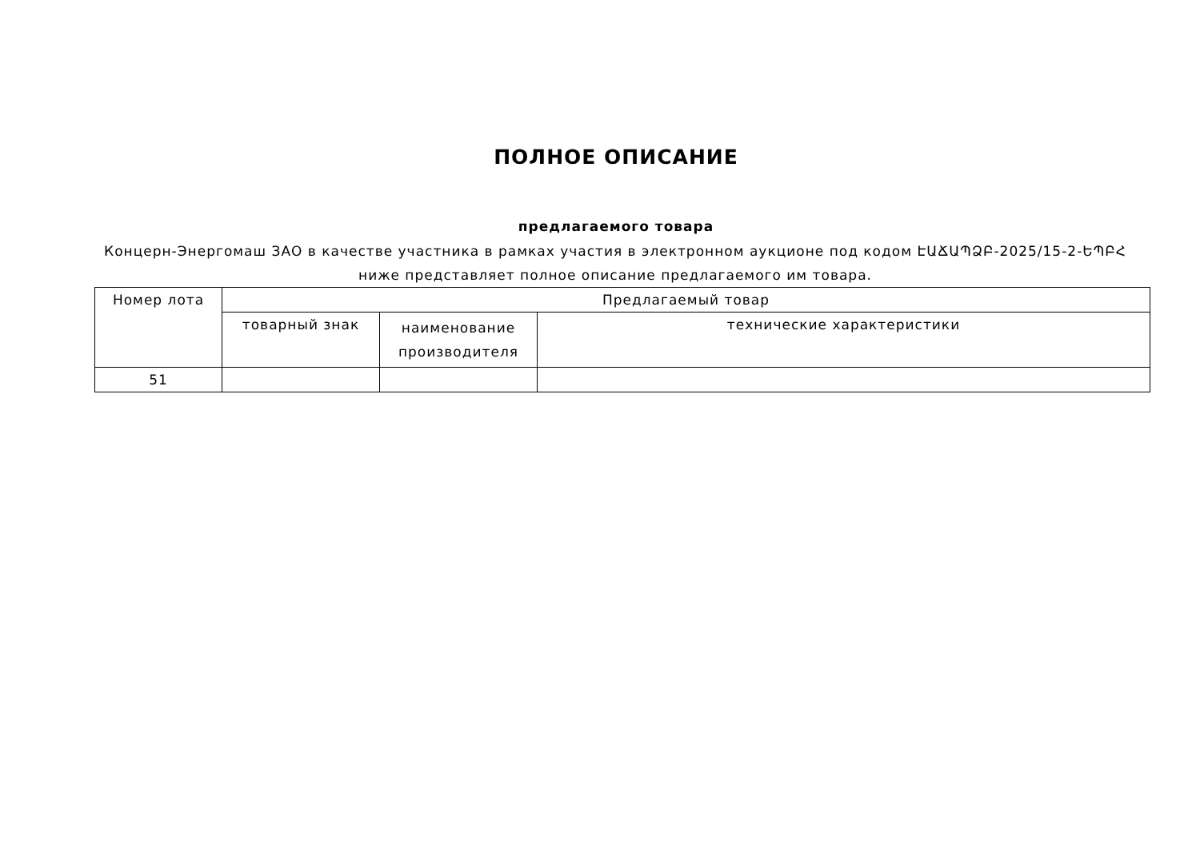ПОЛНОЕ ОПИСАНИЕ
предлагаемого товара
Концерн-Энергомаш ЗАО в качестве участника в рамках участия в электронном аукционе под кодом ԷԱՃԱՊՁԲ-2025/15-2-ԵՊԲՀ ниже представляет полное описание предлагаемого им товара.
| Номер лота | Предлагаемый товар | | |
| --- | --- | --- | --- |
| | товарный знак | наименование производителя | технические характеристики |
| 51 | | | |